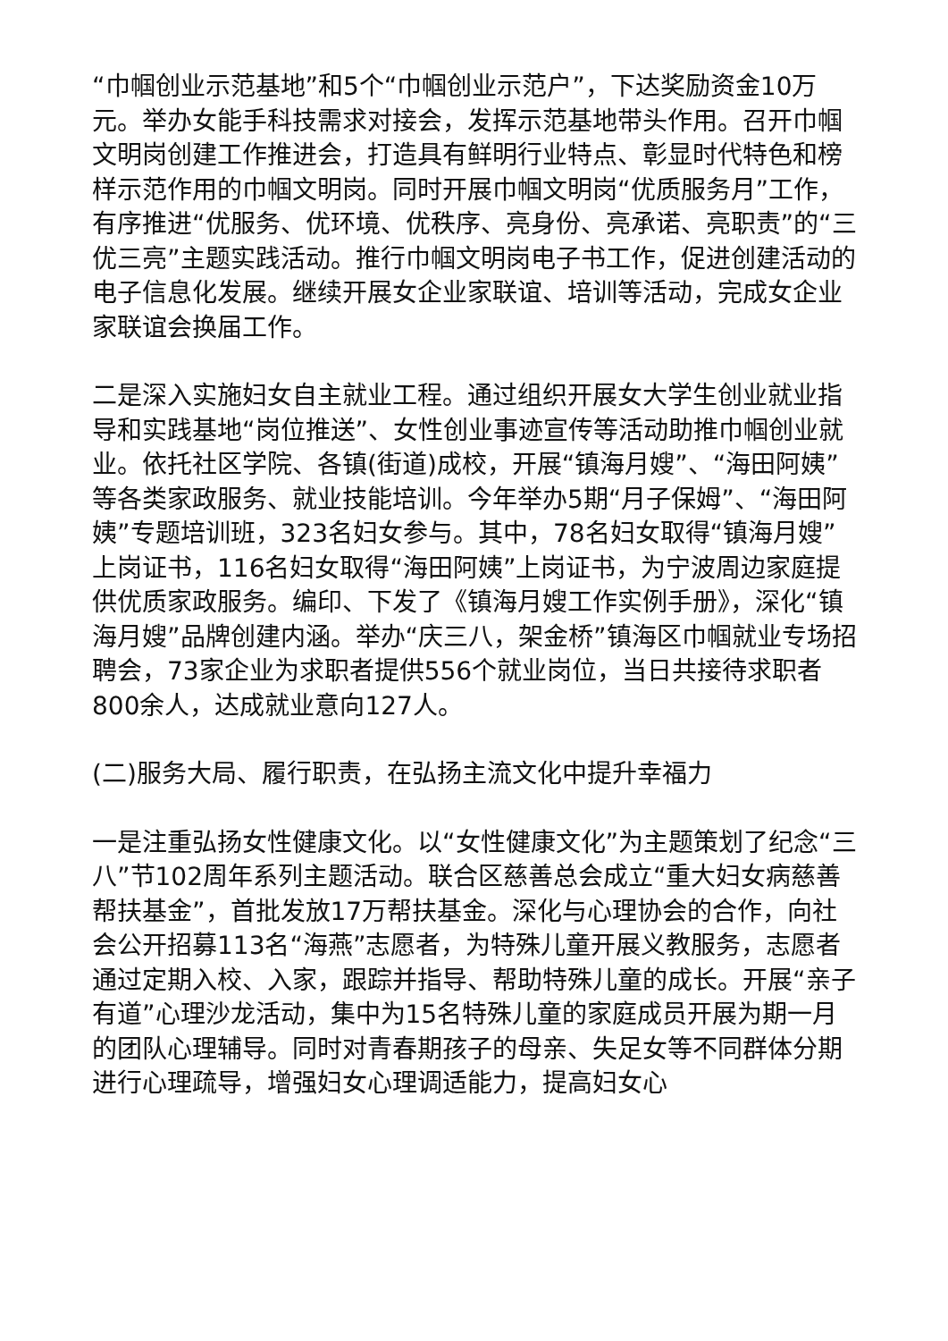“巾帼创业示范基地”和5个“巾帼创业示范户”，下达奖励资金10万元。举办女能手科技需求对接会，发挥示范基地带头作用。召开巾帼文明岗创建工作推进会，打造具有鲜明行业特点、彰显时代特色和榜样示范作用的巾帼文明岗。同时开展巾帼文明岗“优质服务月”工作，有序推进“优服务、优环境、优秩序、亮身份、亮承诺、亮职责”的“三优三亮”主题实践活动。推行巾帼文明岗电子书工作，促进创建活动的电子信息化发展。继续开展女企业家联谊、培训等活动，完成女企业家联谊会换届工作。
二是深入实施妇女自主就业工程。通过组织开展女大学生创业就业指导和实践基地“岗位推送”、女性创业事迹宣传等活动助推巾帼创业就业。依托社区学院、各镇(街道)成校，开展“镇海月嫂”、“海田阿姨”等各类家政服务、就业技能培训。今年举办5期“月子保姆”、“海田阿姨”专题培训班，323名妇女参与。其中，78名妇女取得“镇海月嫂”上岗证书，116名妇女取得“海田阿姨”上岗证书，为宁波周边家庭提供优质家政服务。编印、下发了《镇海月嫂工作实例手册》，深化“镇海月嫂”品牌创建内涵。举办“庆三八，架金桥”镇海区巾帼就业专场招聘会，73家企业为求职者提供556个就业岗位，当日共接待求职者800余人，达成就业意向127人。
(二)服务大局、履行职责，在弘扬主流文化中提升幸福力
一是注重弘扬女性健康文化。以“女性健康文化”为主题策划了纪念“三八”节102周年系列主题活动。联合区慈善总会成立“重大妇女病慈善帮扶基金”，首批发放17万帮扶基金。深化与心理协会的合作，向社会公开招募113名“海燕”志愿者，为特殊儿童开展义教服务，志愿者通过定期入校、入家，跟踪并指导、帮助特殊儿童的成长。开展“亲子有道”心理沙龙活动，集中为15名特殊儿童的家庭成员开展为期一月的团队心理辅导。同时对青春期孩子的母亲、失足女等不同群体分期进行心理疏导，增强妇女心理调适能力，提高妇女心